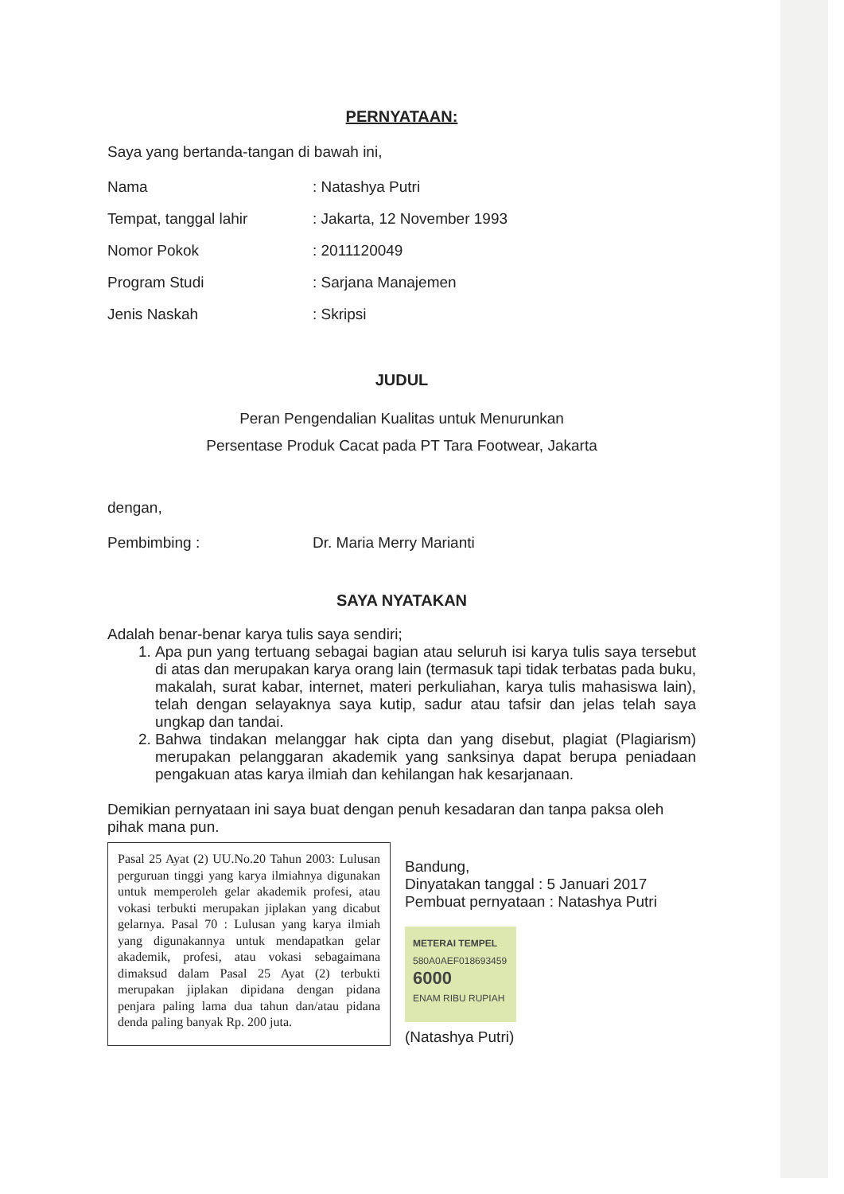PERNYATAAN:
Saya yang bertanda-tangan di bawah ini,
Nama: Natashya Putri
Tempat, tanggal lahir: Jakarta, 12 November 1993
Nomor Pokok: 2011120049
Program Studi: Sarjana Manajemen
Jenis Naskah: Skripsi
JUDUL
Peran Pengendalian Kualitas untuk Menurunkan
Persentase Produk Cacat pada PT Tara Footwear, Jakarta
dengan,
Pembimbing : Dr. Maria Merry Marianti
SAYA NYATAKAN
Adalah benar-benar karya tulis saya sendiri;
1. Apa pun yang tertuang sebagai bagian atau seluruh isi karya tulis saya tersebut di atas dan merupakan karya orang lain (termasuk tapi tidak terbatas pada buku, makalah, surat kabar, internet, materi perkuliahan, karya tulis mahasiswa lain), telah dengan selayaknya saya kutip, sadur atau tafsir dan jelas telah saya ungkap dan tandai.
2. Bahwa tindakan melanggar hak cipta dan yang disebut, plagiat (Plagiarism) merupakan pelanggaran akademik yang sanksinya dapat berupa peniadaan pengakuan atas karya ilmiah dan kehilangan hak kesarjanaan.
Demikian pernyataan ini saya buat dengan penuh kesadaran dan tanpa paksa oleh pihak mana pun.
Pasal 25 Ayat (2) UU.No.20 Tahun 2003: Lulusan perguruan tinggi yang karya ilmiahnya digunakan untuk memperoleh gelar akademik profesi, atau vokasi terbukti merupakan jiplakan yang dicabut gelarnya. Pasal 70 : Lulusan yang karya ilmiah yang digunakannya untuk mendapatkan gelar akademik, profesi, atau vokasi sebagaimana dimaksud dalam Pasal 25 Ayat (2) terbukti merupakan jiplakan dipidana dengan pidana penjara paling lama dua tahun dan/atau pidana denda paling banyak Rp. 200 juta.
Bandung,
Dinyatakan tanggal : 5 Januari 2017
Pembuat pernyataan : Natashya Putri
METERAI TEMPEL
580A0AEF018693459
6000
ENAM RIBU RUPIAH
(Natashya Putri)